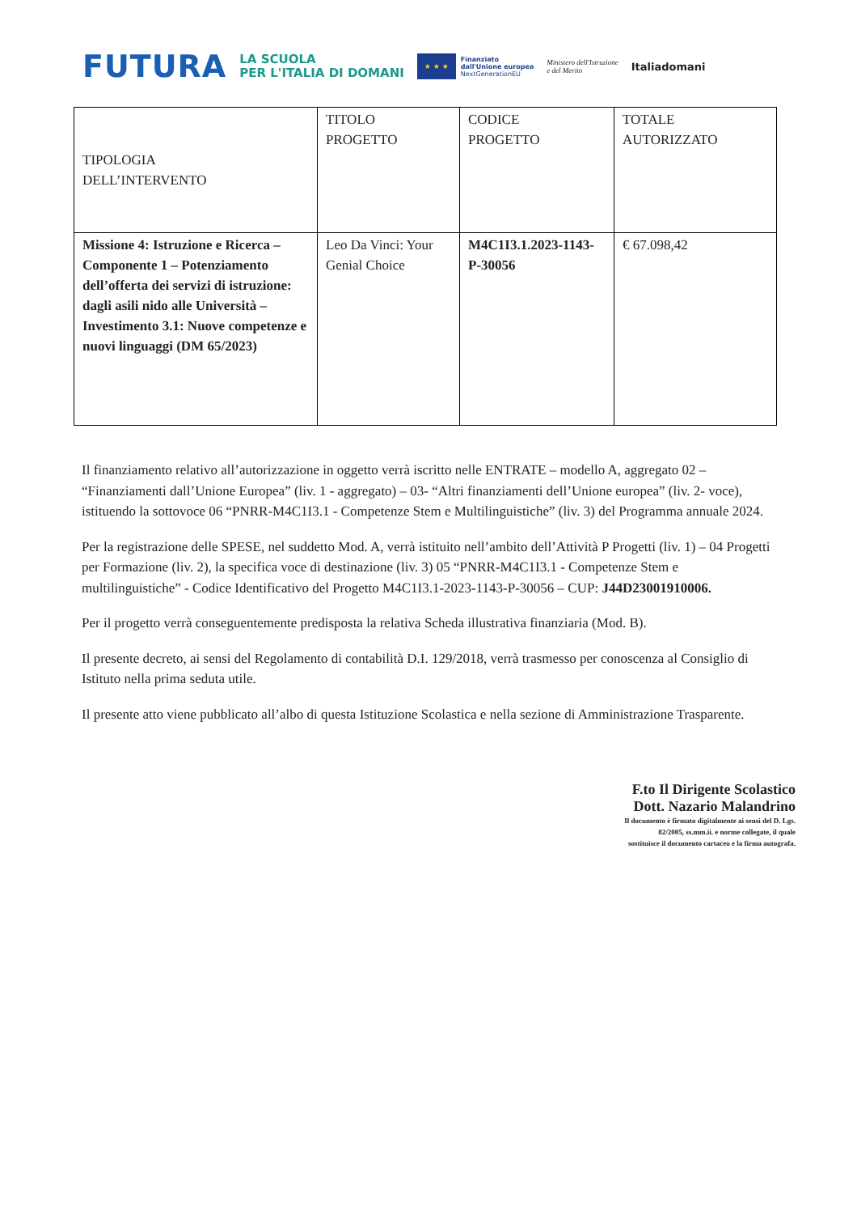FUTURA LA SCUOLA
PER L'ITALIA DI DOMANI ★ ★ ★ Finanziato
dall'Unione europea
NextGenerationEU Ministero dell'Istruzione
e del Merito Italiadomani
| TIPOLOGIA DELL’INTERVENTO | TITOLO PROGETTO | CODICE PROGETTO | TOTALE AUTORIZZATO |
| Missione 4: Istruzione e Ricerca – Componente 1 – Potenziamento dell’offerta dei servizi di istruzione: dagli asili nido alle Università – Investimento 3.1: Nuove competenze e nuovi linguaggi (DM 65/2023) | Leo Da Vinci: Your Genial Choice | M4C1I3.1.2023-1143-P-30056 | € 67.098,42 |
Il finanziamento relativo all’autorizzazione in oggetto verrà iscritto nelle ENTRATE – modello A, aggregato 02 – “Finanziamenti dall’Unione Europea” (liv. 1 - aggregato) – 03- “Altri finanziamenti dell’Unione europea” (liv. 2- voce), istituendo la sottovoce 06 “PNRR-M4C1I3.1 - Competenze Stem e Multilinguistiche” (liv. 3) del Programma annuale 2024.
Per la registrazione delle SPESE, nel suddetto Mod. A, verrà istituito nell’ambito dell’Attività P Progetti (liv. 1) – 04 Progetti per Formazione (liv. 2), la specifica voce di destinazione (liv. 3) 05 “PNRR-M4C1I3.1 - Competenze Stem e multilinguistiche” - Codice Identificativo del Progetto M4C1I3.1-2023-1143-P-30056 – CUP: J44D23001910006.
Per il progetto verrà conseguentemente predisposta la relativa Scheda illustrativa finanziaria (Mod. B).
Il presente decreto, ai sensi del Regolamento di contabilità D.I. 129/2018, verrà trasmesso per conoscenza al Consiglio di Istituto nella prima seduta utile.
Il presente atto viene pubblicato all’albo di questa Istituzione Scolastica e nella sezione di Amministrazione Trasparente.
F.to Il Dirigente Scolastico
Dott. Nazario Malandrino
Il documento è firmato digitalmente ai sensi del D. Lgs.
82/2005, ss.mm.ii. e norme collegate, il quale
sostituisce il documento cartaceo e la firma autografa.